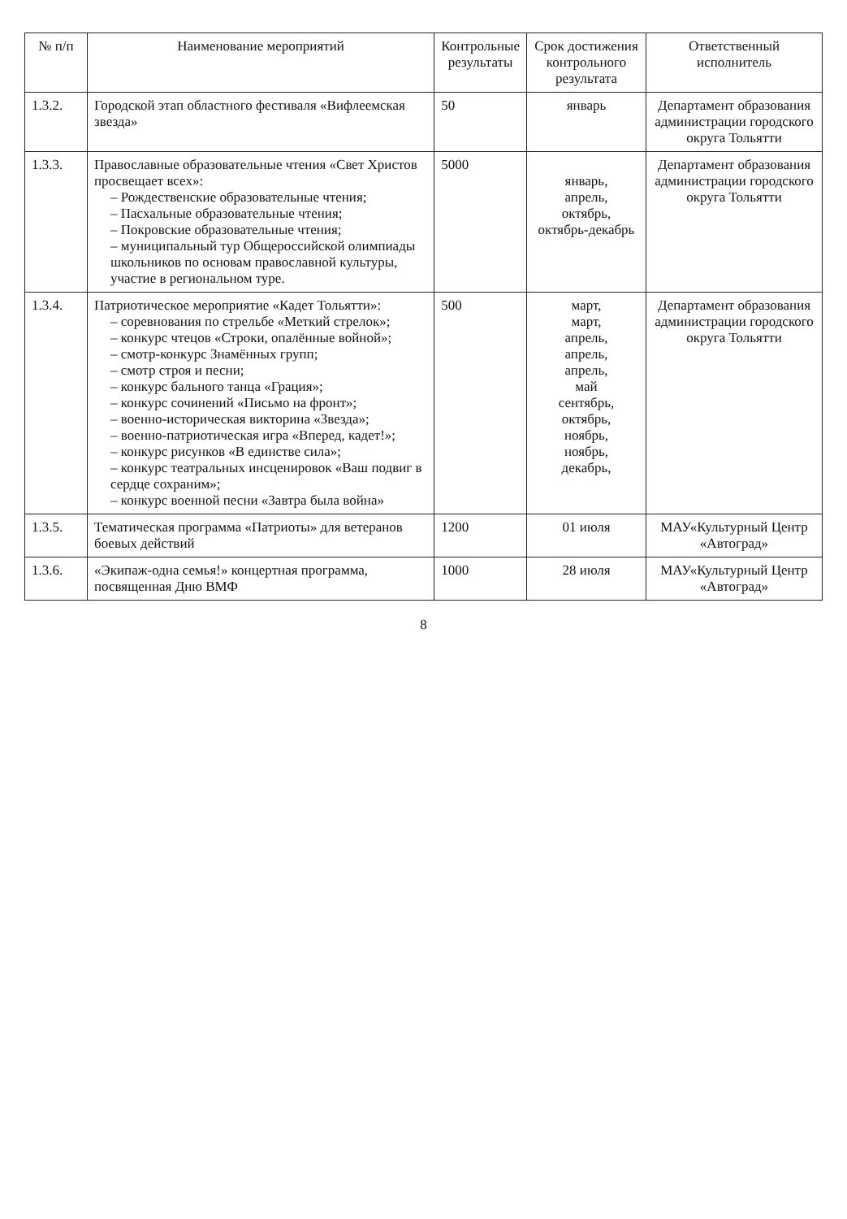| № п/п | Наименование мероприятий | Контрольные результаты | Срок достижения контрольного результата | Ответственный исполнитель |
| --- | --- | --- | --- | --- |
| 1.3.2. | Городской этап областного фестиваля «Вифлеемская звезда» | 50 | январь | Департамент образования администрации городского округа Тольятти |
| 1.3.3. | Православные образовательные чтения «Свет Христов просвещает всех»: – Рождественские образовательные чтения; – Пасхальные образовательные чтения; – Покровские образовательные чтения; – муниципальный тур Общероссийской олимпиады школьников по основам православной культуры, участие в региональном туре. | 5000 | январь, апрель, октябрь, октябрь-декабрь | Департамент образования администрации городского округа Тольятти |
| 1.3.4. | Патриотическое мероприятие «Кадет Тольятти»: – соревнования по стрельбе «Меткий стрелок»; – конкурс чтецов «Строки, опалённые войной»; – смотр-конкурс Знамённых групп; – смотр строя и песни; – конкурс бального танца «Грация»; – конкурс сочинений «Письмо на фронт»; – военно-историческая викторина «Звезда»; – военно-патриотическая игра «Вперед, кадет!»; – конкурс рисунков «В единстве сила»; – конкурс театральных инсценировок «Ваш подвиг в сердце сохраним»; – конкурс военной песни «Завтра была война» | 500 | март, март, апрель, апрель, апрель, май сентябрь, октябрь, ноябрь, ноябрь, декабрь, | Департамент образования администрации городского округа Тольятти |
| 1.3.5. | Тематическая программа «Патриоты» для ветеранов боевых действий | 1200 | 01 июля | МАУ«Культурный Центр «Автоград» |
| 1.3.6. | «Экипаж-одна семья!» концертная программа, посвященная Дню ВМФ | 1000 | 28 июля | МАУ«Культурный Центр «Автоград» |
8